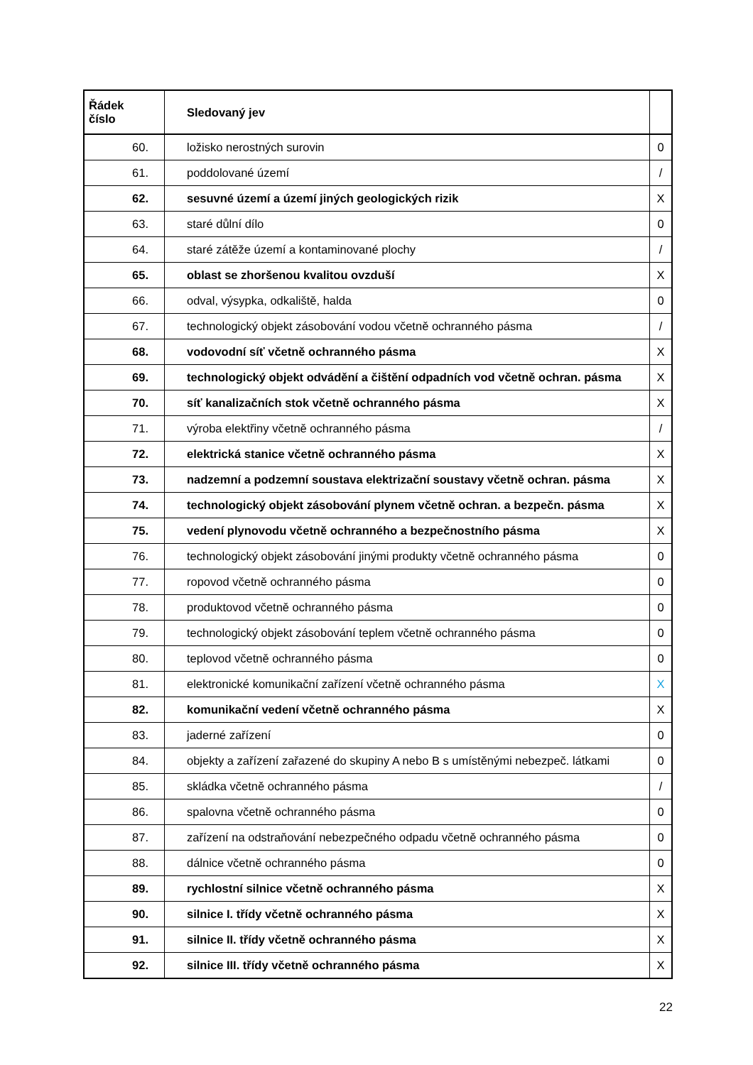| Řádek číslo | Sledovaný jev | |
| --- | --- | --- |
| 60. | ložisko nerostných surovin | 0 |
| 61. | poddolované území | / |
| 62. | sesuvné území a území jiných geologických rizik | X |
| 63. | staré důlní dílo | 0 |
| 64. | staré zátěže území a kontaminované plochy | / |
| 65. | oblast se zhoršenou kvalitou ovzduší | X |
| 66. | odval, výsypka, odkaliště, halda | 0 |
| 67. | technologický objekt zásobování vodou včetně ochranného pásma | / |
| 68. | vodovodní síť včetně ochranného pásma | X |
| 69. | technologický objekt odvádění a čištění odpadních vod včetně ochran. pásma | X |
| 70. | síť kanalizačních stok včetně ochranného pásma | X |
| 71. | výroba elektřiny včetně ochranného pásma | / |
| 72. | elektrická stanice včetně ochranného pásma | X |
| 73. | nadzemní a podzemní soustava elektrizační soustavy včetně ochran. pásma | X |
| 74. | technologický objekt zásobování plynem včetně ochran. a bezpečn. pásma | X |
| 75. | vedení plynovodu včetně ochranného a bezpečnostního pásma | X |
| 76. | technologický objekt zásobování jinými produkty včetně ochranného pásma | 0 |
| 77. | ropovod včetně ochranného pásma | 0 |
| 78. | produktovod včetně ochranného pásma | 0 |
| 79. | technologický objekt zásobování teplem včetně ochranného pásma | 0 |
| 80. | teplovod včetně ochranného pásma | 0 |
| 81. | elektronické komunikační zařízení včetně ochranného pásma | X |
| 82. | komunikační vedení včetně ochranného pásma | X |
| 83. | jaderné zařízení | 0 |
| 84. | objekty a zařízení zařazené do skupiny A nebo B s umístěnými nebezpeč. látkami | 0 |
| 85. | skládka včetně ochranného pásma | / |
| 86. | spalovna včetně ochranného pásma | 0 |
| 87. | zařízení na odstraňování nebezpečného odpadu včetně ochranného pásma | 0 |
| 88. | dálnice včetně ochranného pásma | 0 |
| 89. | rychlostní silnice včetně ochranného pásma | X |
| 90. | silnice I. třídy včetně ochranného pásma | X |
| 91. | silnice II. třídy včetně ochranného pásma | X |
| 92. | silnice III. třídy včetně ochranného pásma | X |
22